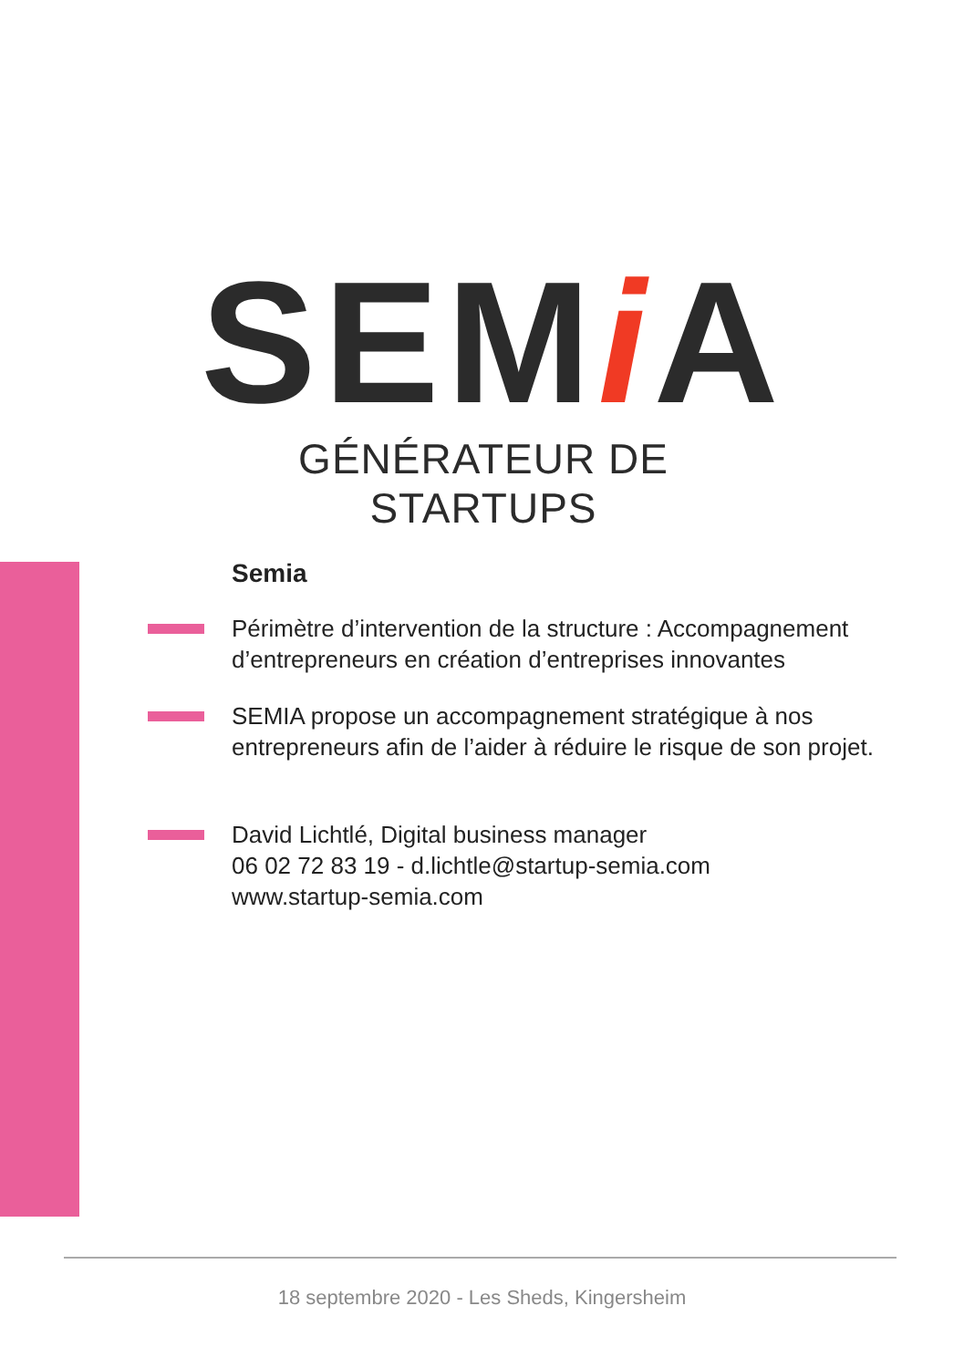SEMi A
GÉNÉRATEUR DE STARTUPS
Semia
Périmètre d’intervention de la structure : Accompagnement d’entrepreneurs en création d’entreprises innovantes
SEMIA propose un accompagnement stratégique à nos entrepreneurs afin de l’aider à réduire le risque de son projet.
David Lichtlé, Digital business manager
06 02 72 83 19 - d.lichtle@startup-semia.com
www.startup-semia.com
18 septembre 2020 - Les Sheds, Kingersheim